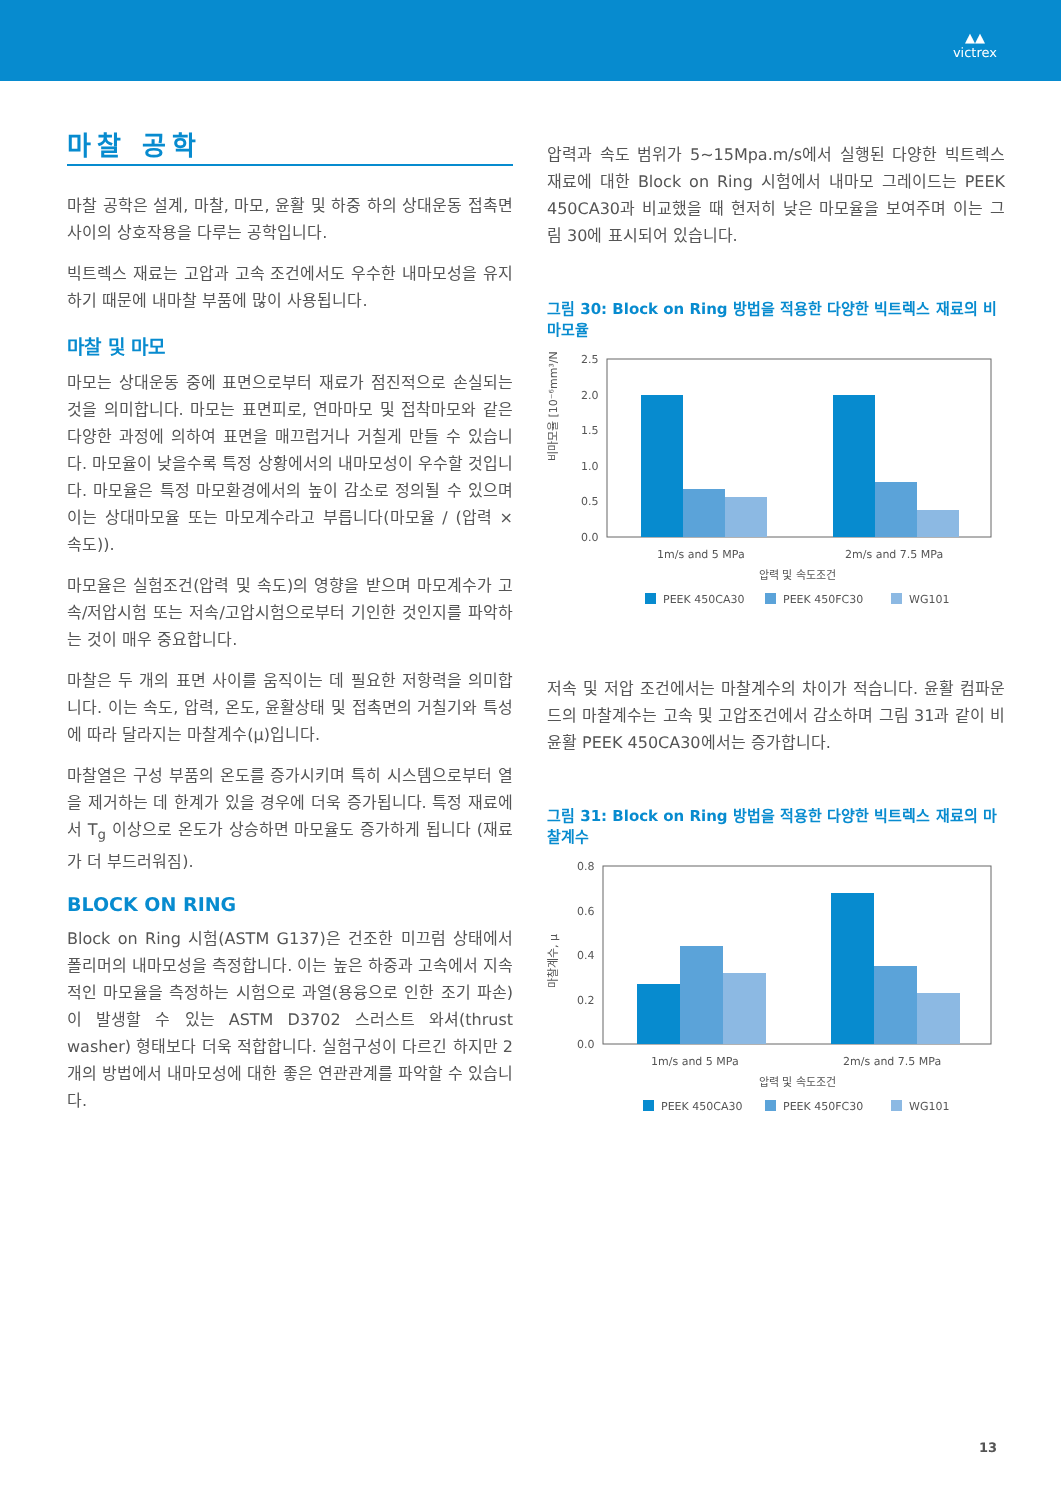▲▲
victrex
마찰 공학
마찰 공학은 설계, 마찰, 마모, 윤활 및 하중 하의 상대운동 접촉면 사이의 상호작용을 다루는 공학입니다.
빅트렉스 재료는 고압과 고속 조건에서도 우수한 내마모성을 유지하기 때문에 내마찰 부품에 많이 사용됩니다.
마찰 및 마모
마모는 상대운동 중에 표면으로부터 재료가 점진적으로 손실되는 것을 의미합니다. 마모는 표면피로, 연마마모 및 접착마모와 같은 다양한 과정에 의하여 표면을 매끄럽거나 거칠게 만들 수 있습니다. 마모율이 낮을수록 특정 상황에서의 내마모성이 우수할 것입니다. 마모율은 특정 마모환경에서의 높이 감소로 정의될 수 있으며 이는 상대마모율 또는 마모계수라고 부릅니다(마모율 / (압력 × 속도)).
마모율은 실험조건(압력 및 속도)의 영향을 받으며 마모계수가 고속/저압시험 또는 저속/고압시험으로부터 기인한 것인지를 파악하는 것이 매우 중요합니다.
마찰은 두 개의 표면 사이를 움직이는 데 필요한 저항력을 의미합니다. 이는 속도, 압력, 온도, 윤활상태 및 접촉면의 거칠기와 특성에 따라 달라지는 마찰계수(μ)입니다.
마찰열은 구성 부품의 온도를 증가시키며 특히 시스템으로부터 열을 제거하는 데 한계가 있을 경우에 더욱 증가됩니다. 특정 재료에서 T<sub>g</sub> 이상으로 온도가 상승하면 마모율도 증가하게 됩니다 (재료가 더 부드러워짐).
BLOCK ON RING
Block on Ring 시험(ASTM G137)은 건조한 미끄럼 상태에서 폴리머의 내마모성을 측정합니다. 이는 높은 하중과 고속에서 지속적인 마모율을 측정하는 시험으로 과열(용융으로 인한 조기 파손)이 발생할 수 있는 ASTM D3702 스러스트 와셔(thrust washer) 형태보다 더욱 적합합니다. 실험구성이 다르긴 하지만 2개의 방법에서 내마모성에 대한 좋은 연관관계를 파악할 수 있습니다.
압력과 속도 범위가 5~15Mpa.m/s에서 실행된 다양한 빅트렉스 재료에 대한 Block on Ring 시험에서 내마모 그레이드는 PEEK 450CA30과 비교했을 때 현저히 낮은 마모율을 보여주며 이는 그림 30에 표시되어 있습니다.
그림 30: Block on Ring 방법을 적용한 다양한 빅트렉스 재료의 비마모율
비마모율 [10⁻⁶mm³/Nm]
2.5
2.0
1.5
1.0
0.5
0.0
1m/s and 5 MPa
2m/s and 7.5 MPa
압력 및 속도조건
PEEK 450CA30
PEEK 450FC30
WG101
저속 및 저압 조건에서는 마찰계수의 차이가 적습니다. 윤활 컴파운드의 마찰계수는 고속 및 고압조건에서 감소하며 그림 31과 같이 비윤활 PEEK 450CA30에서는 증가합니다.
그림 31: Block on Ring 방법을 적용한 다양한 빅트렉스 재료의 마찰계수
마찰계수, μ
0.8
0.6
0.4
0.2
0.0
1m/s and 5 MPa
2m/s and 7.5 MPa
압력 및 속도조건
PEEK 450CA30
PEEK 450FC30
WG101
13